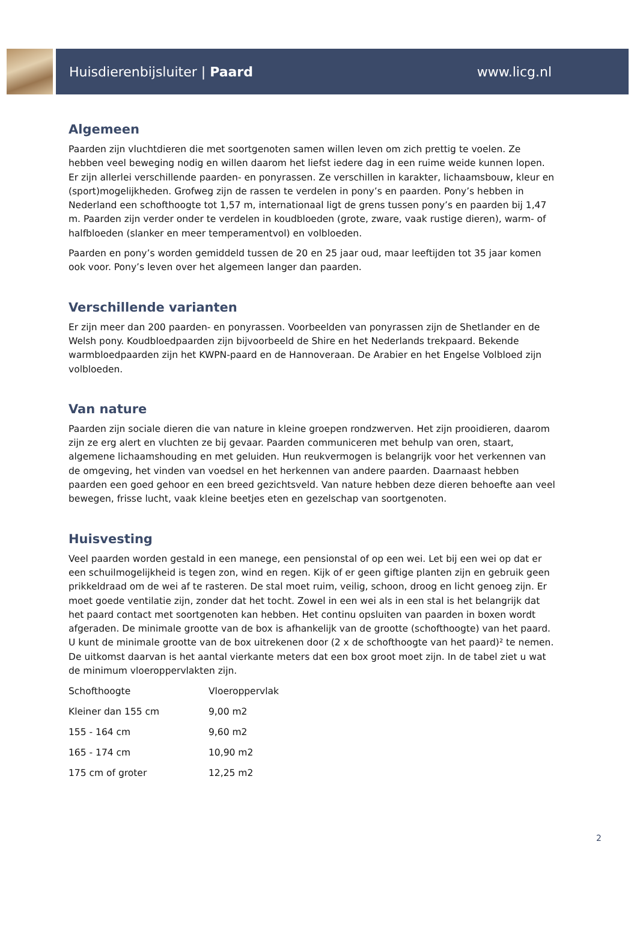Huisdierenbijsluiter | Paard www.licg.nl
Algemeen
Paarden zijn vluchtdieren die met soortgenoten samen willen leven om zich prettig te voelen. Ze hebben veel beweging nodig en willen daarom het liefst iedere dag in een ruime weide kunnen lopen. Er zijn allerlei verschillende paarden- en ponyrassen. Ze verschillen in karakter, lichaamsbouw, kleur en (sport)mogelijkheden. Grofweg zijn de rassen te verdelen in pony’s en paarden. Pony’s hebben in Nederland een schofthoogte tot 1,57 m, internationaal ligt de grens tussen pony’s en paarden bij 1,47 m. Paarden zijn verder onder te verdelen in koudbloeden (grote, zware, vaak rustige dieren), warm- of halfbloeden (slanker en meer temperamentvol) en volbloeden.
Paarden en pony’s worden gemiddeld tussen de 20 en 25 jaar oud, maar leeftijden tot 35 jaar komen ook voor. Pony’s leven over het algemeen langer dan paarden.
Verschillende varianten
Er zijn meer dan 200 paarden- en ponyrassen. Voorbeelden van ponyrassen zijn de Shetlander en de Welsh pony. Koudbloedpaarden zijn bijvoorbeeld de Shire en het Nederlands trekpaard. Bekende warmbloedpaarden zijn het KWPN-paard en de Hannoveraan. De Arabier en het Engelse Volbloed zijn volbloeden.
Van nature
Paarden zijn sociale dieren die van nature in kleine groepen rondzwerven. Het zijn prooidieren, daarom zijn ze erg alert en vluchten ze bij gevaar. Paarden communiceren met behulp van oren, staart, algemene lichaamshouding en met geluiden. Hun reukvermogen is belangrijk voor het verkennen van de omgeving, het vinden van voedsel en het herkennen van andere paarden. Daarnaast hebben paarden een goed gehoor en een breed gezichtsveld. Van nature hebben deze dieren behoefte aan veel bewegen, frisse lucht, vaak kleine beetjes eten en gezelschap van soortgenoten.
Huisvesting
Veel paarden worden gestald in een manege, een pensionstal of op een wei. Let bij een wei op dat er een schuilmogelijkheid is tegen zon, wind en regen. Kijk of er geen giftige planten zijn en gebruik geen prikkeldraad om de wei af te rasteren. De stal moet ruim, veilig, schoon, droog en licht genoeg zijn. Er moet goede ventilatie zijn, zonder dat het tocht. Zowel in een wei als in een stal is het belangrijk dat het paard contact met soortgenoten kan hebben. Het continu opsluiten van paarden in boxen wordt afgeraden. De minimale grootte van de box is afhankelijk van de grootte (schofthoogte) van het paard. U kunt de minimale grootte van de box uitrekenen door (2 x de schofthoogte van het paard)² te nemen. De uitkomst daarvan is het aantal vierkante meters dat een box groot moet zijn. In de tabel ziet u wat de minimum vloeroppervlakten zijn.
| Schofthoogte | Vloeroppervlak |
| Kleiner dan 155 cm | 9,00 m2 |
| 155 - 164 cm | 9,60 m2 |
| 165 - 174 cm | 10,90 m2 |
| 175 cm of groter | 12,25 m2 |
2